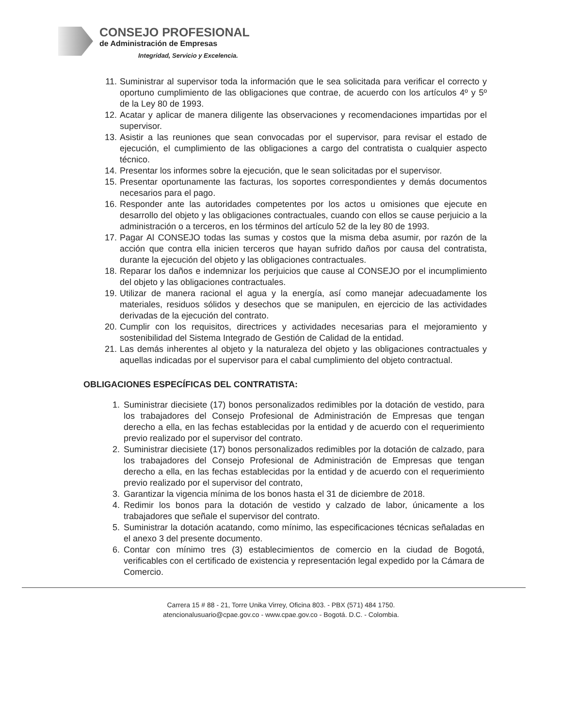CONSEJO PROFESIONAL
de Administración de Empresas
Integridad, Servicio y Excelencia.
11. Suministrar al supervisor toda la información que le sea solicitada para verificar el correcto y oportuno cumplimiento de las obligaciones que contrae, de acuerdo con los artículos 4º y 5º de la Ley 80 de 1993.
12. Acatar y aplicar de manera diligente las observaciones y recomendaciones impartidas por el supervisor.
13. Asistir a las reuniones que sean convocadas por el supervisor, para revisar el estado de ejecución, el cumplimiento de las obligaciones a cargo del contratista o cualquier aspecto técnico.
14. Presentar los informes sobre la ejecución, que le sean solicitadas por el supervisor.
15. Presentar oportunamente las facturas, los soportes correspondientes y demás documentos necesarios para el pago.
16. Responder ante las autoridades competentes por los actos u omisiones que ejecute en desarrollo del objeto y las obligaciones contractuales, cuando con ellos se cause perjuicio a la administración o a terceros, en los términos del artículo 52 de la ley 80 de 1993.
17. Pagar Al CONSEJO todas las sumas y costos que la misma deba asumir, por razón de la acción que contra ella inicien terceros que hayan sufrido daños por causa del contratista, durante la ejecución del objeto y las obligaciones contractuales.
18. Reparar los daños e indemnizar los perjuicios que cause al CONSEJO por el incumplimiento del objeto y las obligaciones contractuales.
19. Utilizar de manera racional el agua y la energía, así como manejar adecuadamente los materiales, residuos sólidos y desechos que se manipulen, en ejercicio de las actividades derivadas de la ejecución del contrato.
20. Cumplir con los requisitos, directrices y actividades necesarias para el mejoramiento y sostenibilidad del Sistema Integrado de Gestión de Calidad de la entidad.
21. Las demás inherentes al objeto y la naturaleza del objeto y las obligaciones contractuales y aquellas indicadas por el supervisor para el cabal cumplimiento del objeto contractual.
OBLIGACIONES ESPECÍFICAS DEL CONTRATISTA:
1. Suministrar diecisiete (17) bonos personalizados redimibles por la dotación de vestido, para los trabajadores del Consejo Profesional de Administración de Empresas que tengan derecho a ella, en las fechas establecidas por la entidad y de acuerdo con el requerimiento previo realizado por el supervisor del contrato.
2. Suministrar diecisiete (17) bonos personalizados redimibles por la dotación de calzado, para los trabajadores del Consejo Profesional de Administración de Empresas que tengan derecho a ella, en las fechas establecidas por la entidad y de acuerdo con el requerimiento previo realizado por el supervisor del contrato,
3. Garantizar la vigencia mínima de los bonos hasta el 31 de diciembre de 2018.
4. Redimir los bonos para la dotación de vestido y calzado de labor, únicamente a los trabajadores que señale el supervisor del contrato.
5. Suministrar la dotación acatando, como mínimo, las especificaciones técnicas señaladas en el anexo 3 del presente documento.
6. Contar con mínimo tres (3) establecimientos de comercio en la ciudad de Bogotá, verificables con el certificado de existencia y representación legal expedido por la Cámara de Comercio.
Carrera 15 # 88 - 21, Torre Unika Virrey, Oficina 803. - PBX (571) 484 1750.
atencionalusuario@cpae.gov.co - www.cpae.gov.co - Bogotá. D.C. - Colombia.